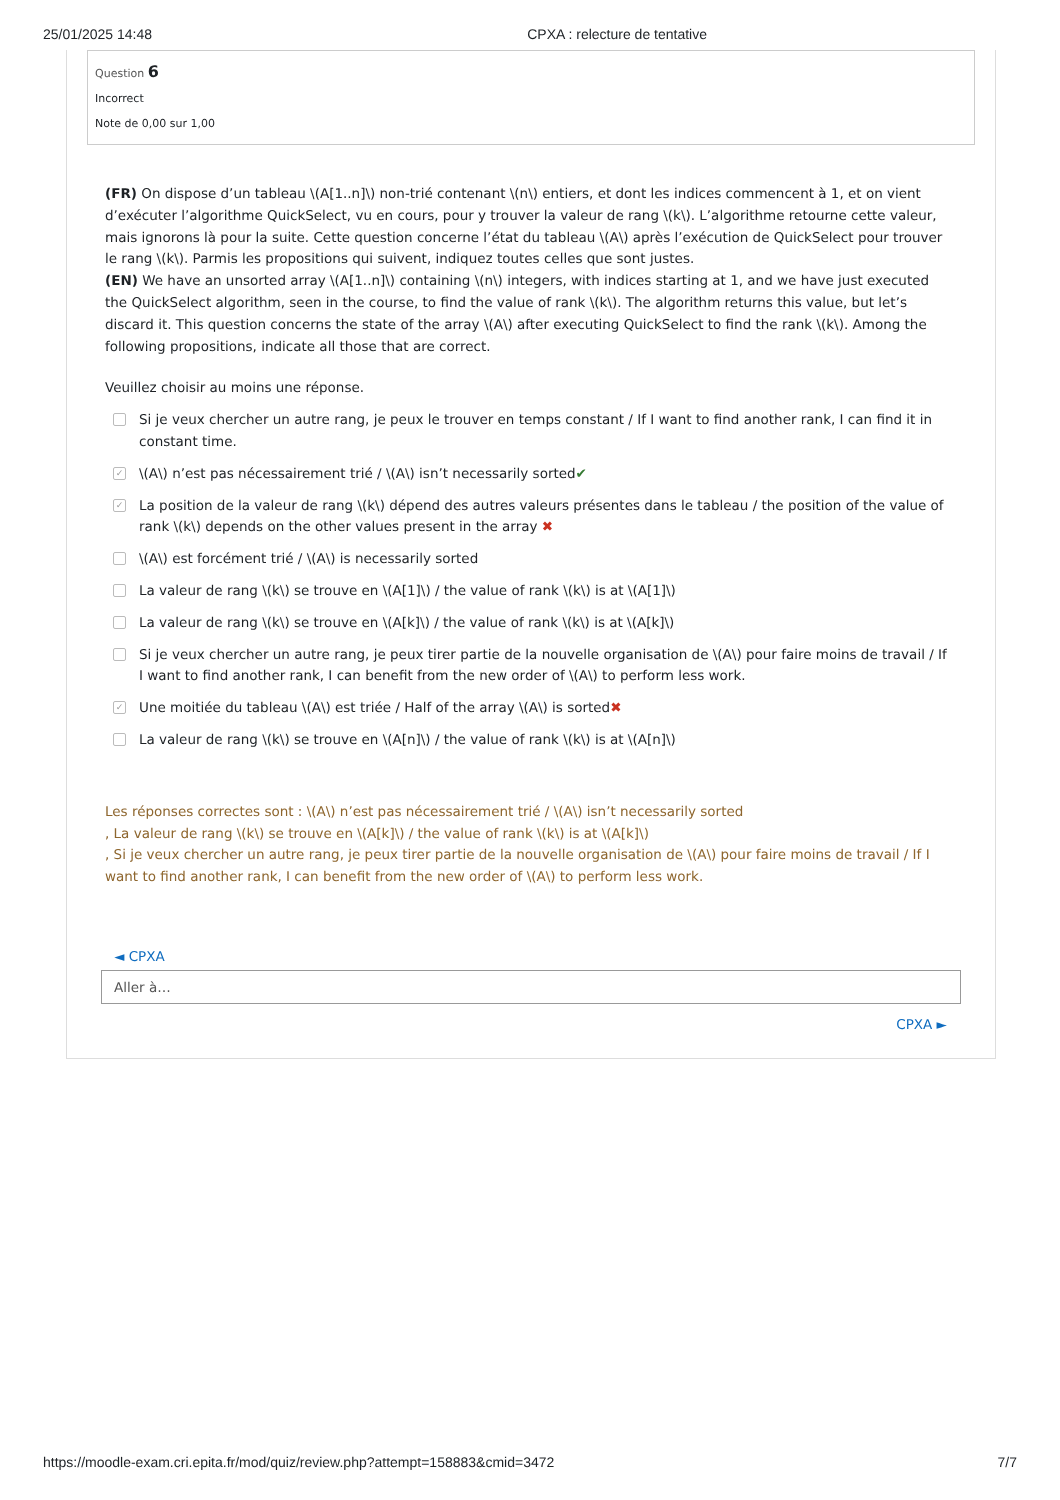25/01/2025 14:48 CPXA : relecture de tentative
Question 6
Incorrect
Note de 0,00 sur 1,00
(FR) On dispose d’un tableau \(A[1..n]\) non-trié contenant \(n\) entiers, et dont les indices commencent à 1, et on vient d’exécuter l’algorithme QuickSelect, vu en cours, pour y trouver la valeur de rang \(k\). L’algorithme retourne cette valeur, mais ignorons là pour la suite. Cette question concerne l’état du tableau \(A\) après l’exécution de QuickSelect pour trouver le rang \(k\). Parmis les propositions qui suivent, indiquez toutes celles que sont justes.
(EN) We have an unsorted array \(A[1..n]\) containing \(n\) integers, with indices starting at 1, and we have just executed the QuickSelect algorithm, seen in the course, to find the value of rank \(k\). The algorithm returns this value, but let’s discard it. This question concerns the state of the array \(A\) after executing QuickSelect to find the rank \(k\). Among the following propositions, indicate all those that are correct.
Veuillez choisir au moins une réponse.
Si je veux chercher un autre rang, je peux le trouver en temps constant / If I want to find another rank, I can find it in constant time.
✓ \(A\) n’est pas nécessairement trié / \(A\) isn’t necessarily sorted✔
✓ La position de la valeur de rang \(k\) dépend des autres valeurs présentes dans le tableau / the position of the value of rank \(k\) depends on the other values present in the array ✖
\(A\) est forcément trié / \(A\) is necessarily sorted
La valeur de rang \(k\) se trouve en \(A[1]\) / the value of rank \(k\) is at \(A[1]\)
La valeur de rang \(k\) se trouve en \(A[k]\) / the value of rank \(k\) is at \(A[k]\)
Si je veux chercher un autre rang, je peux tirer partie de la nouvelle organisation de \(A\) pour faire moins de travail / If I want to find another rank, I can benefit from the new order of \(A\) to perform less work.
✓ Une moitiée du tableau \(A\) est triée / Half of the array \(A\) is sorted✖
La valeur de rang \(k\) se trouve en \(A[n]\) / the value of rank \(k\) is at \(A[n]\)
Les réponses correctes sont : \(A\) n’est pas nécessairement trié / \(A\) isn’t necessarily sorted
, La valeur de rang \(k\) se trouve en \(A[k]\) / the value of rank \(k\) is at \(A[k]\)
, Si je veux chercher un autre rang, je peux tirer partie de la nouvelle organisation de \(A\) pour faire moins de travail / If I want to find another rank, I can benefit from the new order of \(A\) to perform less work.
◄ CPXA
Aller à…
CPXA ►
https://moodle-exam.cri.epita.fr/mod/quiz/review.php?attempt=158883&cmid=3472 7/7